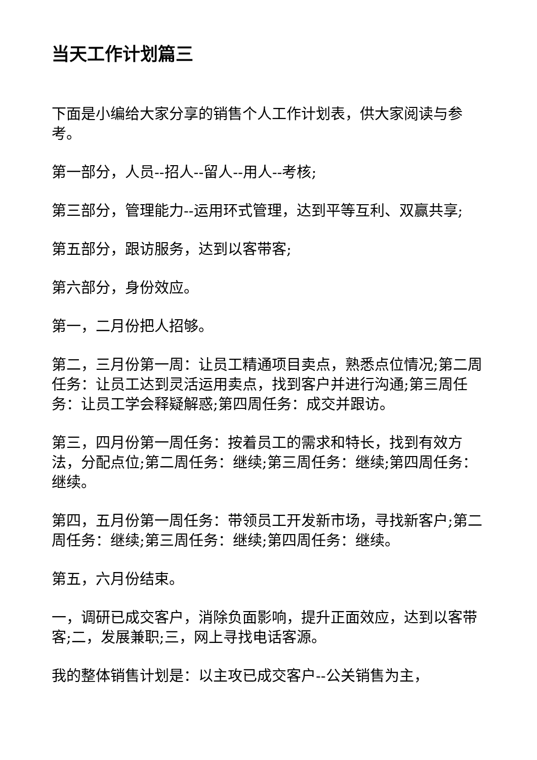当天工作计划篇三
下面是小编给大家分享的销售个人工作计划表，供大家阅读与参考。
第一部分，人员--招人--留人--用人--考核;
第三部分，管理能力--运用环式管理，达到平等互利、双赢共享;
第五部分，跟访服务，达到以客带客;
第六部分，身份效应。
第一，二月份把人招够。
第二，三月份第一周：让员工精通项目卖点，熟悉点位情况;第二周任务：让员工达到灵活运用卖点，找到客户并进行沟通;第三周任务：让员工学会释疑解惑;第四周任务：成交并跟访。
第三，四月份第一周任务：按着员工的需求和特长，找到有效方法，分配点位;第二周任务：继续;第三周任务：继续;第四周任务：继续。
第四，五月份第一周任务：带领员工开发新市场，寻找新客户;第二周任务：继续;第三周任务：继续;第四周任务：继续。
第五，六月份结束。
一，调研已成交客户，消除负面影响，提升正面效应，达到以客带客;二，发展兼职;三，网上寻找电话客源。
我的整体销售计划是：以主攻已成交客户--公关销售为主，